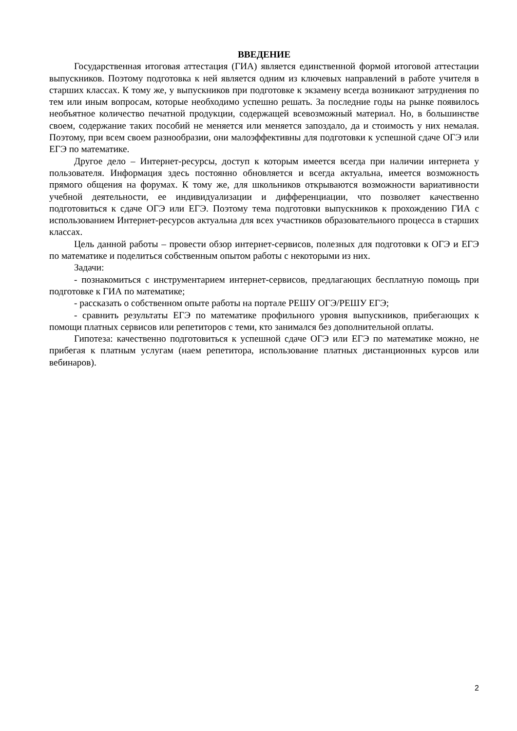ВВЕДЕНИЕ
Государственная итоговая аттестация (ГИА) является единственной формой итоговой аттестации выпускников. Поэтому подготовка к ней является одним из ключевых направлений в работе учителя в старших классах. К тому же, у выпускников при подготовке к экзамену всегда возникают затруднения по тем или иным вопросам, которые необходимо успешно решать. За последние годы на рынке появилось необъятное количество печатной продукции, содержащей всевозможный материал. Но, в большинстве своем, содержание таких пособий не меняется или меняется запоздало, да и стоимость у них немалая. Поэтому, при всем своем разнообразии, они малоэффективны для подготовки к успешной сдаче ОГЭ или ЕГЭ по математике.
Другое дело – Интернет-ресурсы, доступ к которым имеется всегда при наличии интернета у пользователя. Информация здесь постоянно обновляется и всегда актуальна, имеется возможность прямого общения на форумах. К тому же, для школьников открываются возможности вариативности учебной деятельности, ее индивидуализации и дифференциации, что позволяет качественно подготовиться к сдаче ОГЭ или ЕГЭ. Поэтому тема подготовки выпускников к прохождению ГИА с использованием Интернет-ресурсов актуальна для всех участников образовательного процесса в старших классах.
Цель данной работы – провести обзор интернет-сервисов, полезных для подготовки к ОГЭ и ЕГЭ по математике и поделиться собственным опытом работы с некоторыми из них.
Задачи:
- познакомиться с инструментарием интернет-сервисов, предлагающих бесплатную помощь при подготовке к ГИА по математике;
- рассказать о собственном опыте работы на портале РЕШУ ОГЭ/РЕШУ ЕГЭ;
- сравнить результаты ЕГЭ по математике профильного уровня выпускников, прибегающих к помощи платных сервисов или репетиторов с теми, кто занимался без дополнительной оплаты.
Гипотеза: качественно подготовиться к успешной сдаче ОГЭ или ЕГЭ по математике можно, не прибегая к платным услугам (наем репетитора, использование платных дистанционных курсов или вебинаров).
2